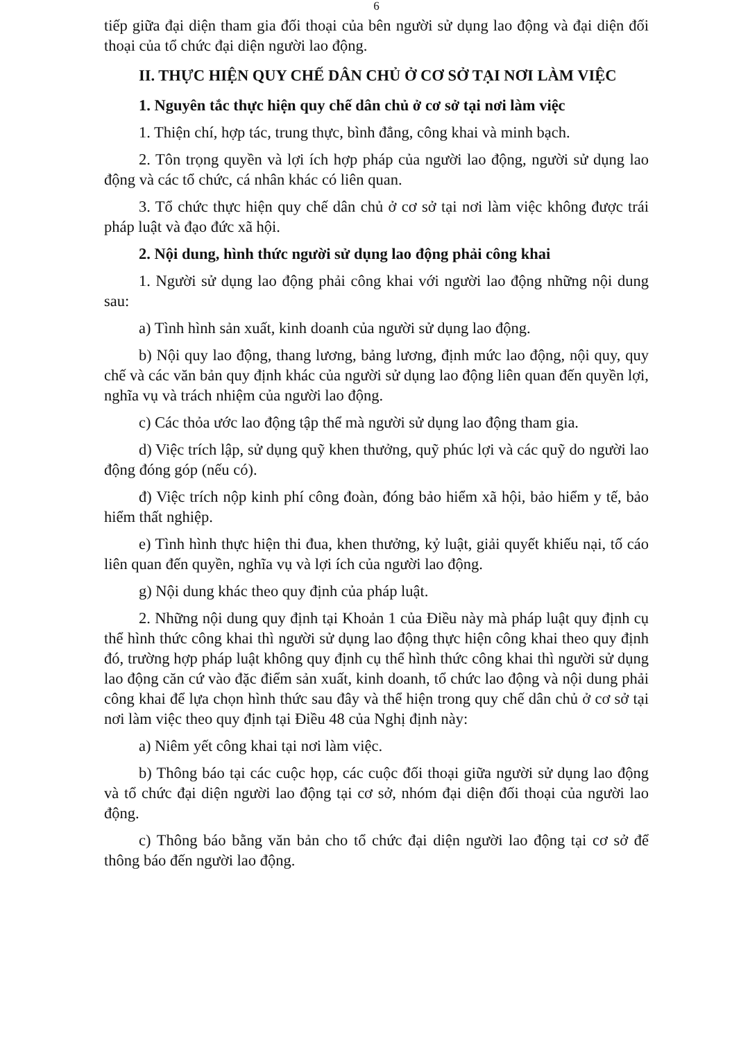6
tiếp giữa đại diện tham gia đối thoại của bên người sử dụng lao động và đại diện đối thoại của tổ chức đại diện người lao động.
II. THỰC HIỆN QUY CHẾ DÂN CHỦ Ở CƠ SỞ TẠI NƠI LÀM VIỆC
1. Nguyên tắc thực hiện quy chế dân chủ ở cơ sở tại nơi làm việc
1. Thiện chí, hợp tác, trung thực, bình đẳng, công khai và minh bạch.
2. Tôn trọng quyền và lợi ích hợp pháp của người lao động, người sử dụng lao động và các tổ chức, cá nhân khác có liên quan.
3. Tổ chức thực hiện quy chế dân chủ ở cơ sở tại nơi làm việc không được trái pháp luật và đạo đức xã hội.
2. Nội dung, hình thức người sử dụng lao động phải công khai
1. Người sử dụng lao động phải công khai với người lao động những nội dung sau:
a) Tình hình sản xuất, kinh doanh của người sử dụng lao động.
b) Nội quy lao động, thang lương, bảng lương, định mức lao động, nội quy, quy chế và các văn bản quy định khác của người sử dụng lao động liên quan đến quyền lợi, nghĩa vụ và trách nhiệm của người lao động.
c) Các thỏa ước lao động tập thể mà người sử dụng lao động tham gia.
d) Việc trích lập, sử dụng quỹ khen thưởng, quỹ phúc lợi và các quỹ do người lao động đóng góp (nếu có).
đ) Việc trích nộp kinh phí công đoàn, đóng bảo hiểm xã hội, bảo hiểm y tế, bảo hiểm thất nghiệp.
e) Tình hình thực hiện thi đua, khen thưởng, kỷ luật, giải quyết khiếu nại, tố cáo liên quan đến quyền, nghĩa vụ và lợi ích của người lao động.
g) Nội dung khác theo quy định của pháp luật.
2. Những nội dung quy định tại Khoản 1 của Điều này mà pháp luật quy định cụ thể hình thức công khai thì người sử dụng lao động thực hiện công khai theo quy định đó, trường hợp pháp luật không quy định cụ thể hình thức công khai thì người sử dụng lao động căn cứ vào đặc điểm sản xuất, kinh doanh, tổ chức lao động và nội dung phải công khai để lựa chọn hình thức sau đây và thể hiện trong quy chế dân chủ ở cơ sở tại nơi làm việc theo quy định tại Điều 48 của Nghị định này:
a) Niêm yết công khai tại nơi làm việc.
b) Thông báo tại các cuộc họp, các cuộc đối thoại giữa người sử dụng lao động và tổ chức đại diện người lao động tại cơ sở, nhóm đại diện đối thoại của người lao động.
c) Thông báo bằng văn bản cho tổ chức đại diện người lao động tại cơ sở để thông báo đến người lao động.